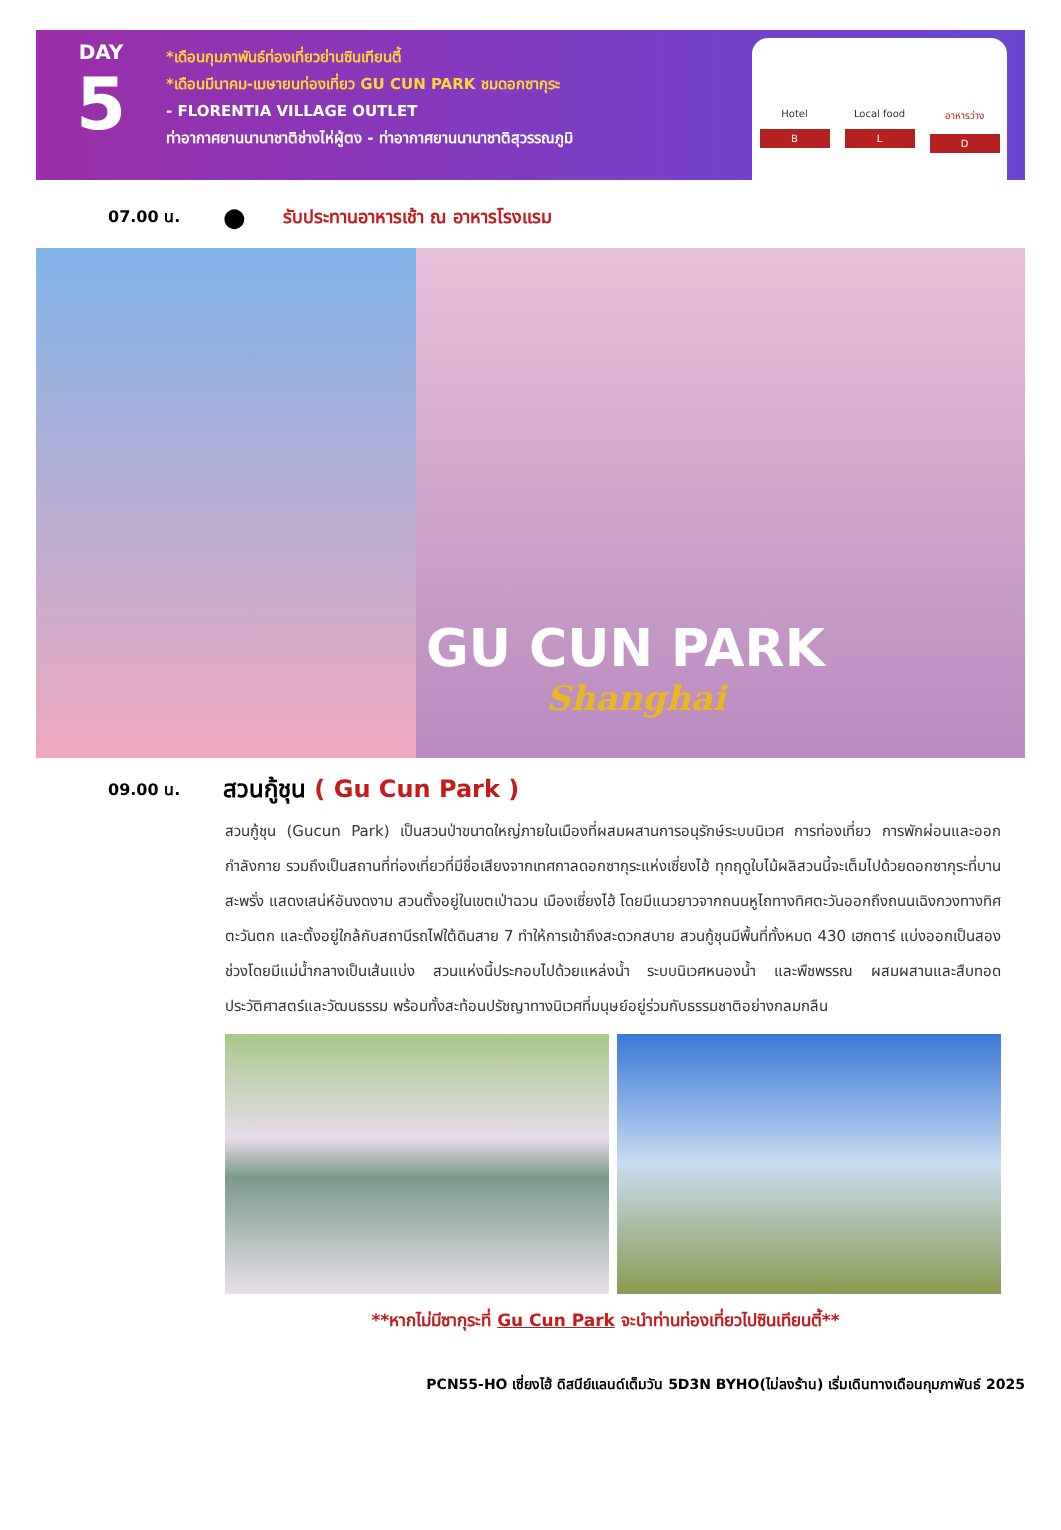DAY
5
*เดือนกุมภาพันธ์ท่องเที่ยวย่านซินเทียนตี้
*เดือนมีนาคม-เมษายนท่องเที่ยว GU CUN PARK ชมดอกซากุระ
- FLORENTIA VILLAGE OUTLET
ท่าอากาศยานนานาชาติช่างไห่ผู้ตง - ท่าอากาศยานนานาชาติสุวรรณภูมิ
Hotel
B
Local food
L
อาหารว่าง
D
07.00 น.
●
รับประทานอาหารเช้า ณ อาหารโรงแรม
GU CUN PARK
Shanghai
09.00 น.
สวนกู้ชุน ( Gu Cun Park )
สวนกู้ชุน (Gucun Park) เป็นสวนป่าขนาดใหญ่ภายในเมืองที่ผสมผสานการอนุรักษ์ระบบนิเวศ การท่องเที่ยว การพักผ่อนและออกกำลังกาย รวมถึงเป็นสถานที่ท่องเที่ยวที่มีชื่อเสียงจากเทศกาลดอกซากุระแห่งเซี่ยงไฮ้ ทุกฤดูใบไม้ผลิสวนนี้จะเต็มไปด้วยดอกซากุระที่บานสะพรั่ง แสดงเสน่ห์อันงดงาม สวนตั้งอยู่ในเขตเป่าฉวน เมืองเซี่ยงไฮ้ โดยมีแนวยาวจากถนนหูไถทางทิศตะวันออกถึงถนนเฉิงกวงทางทิศตะวันตก และตั้งอยู่ใกล้กับสถานีรถไฟใต้ดินสาย 7 ทำให้การเข้าถึงสะดวกสบาย สวนกู้ชุนมีพื้นที่ทั้งหมด 430 เฮกตาร์ แบ่งออกเป็นสองช่วงโดยมีแม่น้ำกลางเป็นเส้นแบ่ง สวนแห่งนี้ประกอบไปด้วยแหล่งน้ำ ระบบนิเวศหนองน้ำ และพืชพรรณ ผสมผสานและสืบทอดประวัติศาสตร์และวัฒนธรรม พร้อมทั้งสะท้อนปรัชญาทางนิเวศที่มนุษย์อยู่ร่วมกับธรรมชาติอย่างกลมกลืน
**หากไม่มีซากุระที่ Gu Cun Park จะนำท่านท่องเที่ยวไปซินเทียนตี้**
PCN55-HO เซี่ยงไฮ้ ดิสนีย์แลนด์เต็มวัน 5D3N BYHO(ไม่ลงร้าน) เริ่มเดินทางเดือนกุมภาพันธ์ 2025